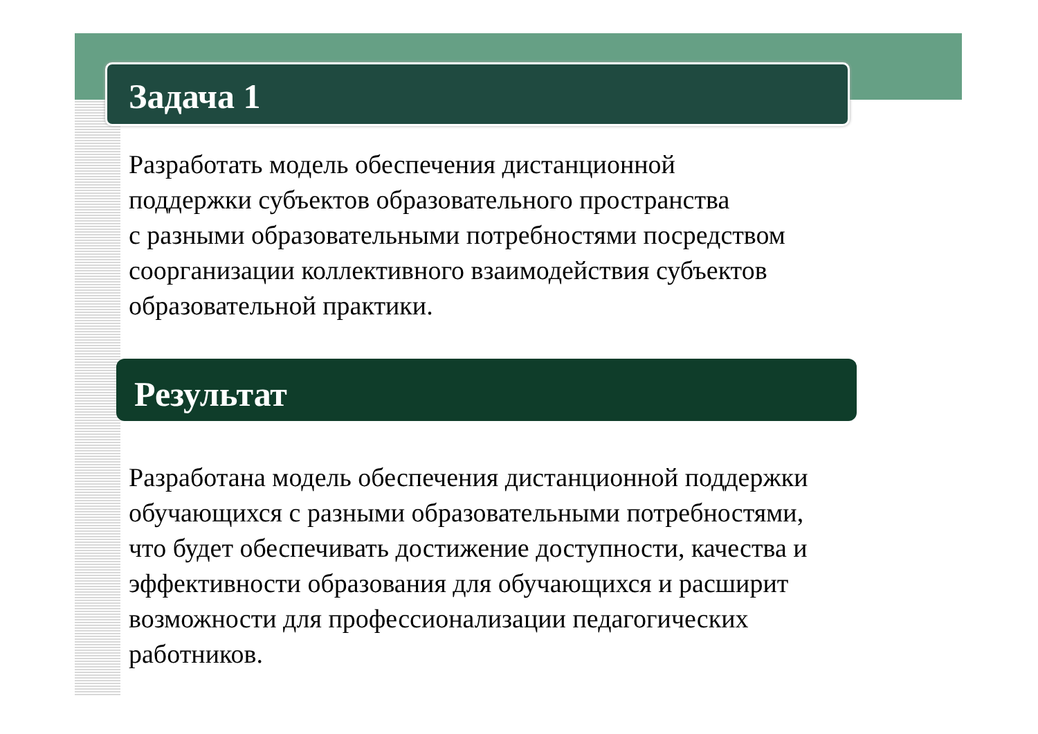Задача 1
Разработать модель обеспечения дистанционной
поддержки субъектов образовательного пространства
с разными образовательными потребностями посредством
соорганизации коллективного взаимодействия субъектов
образовательной практики.
Результат
Разработана модель обеспечения дистанционной поддержки
обучающихся с разными образовательными потребностями,
что будет обеспечивать достижение доступности, качества и
эффективности образования для обучающихся и расширит
возможности для профессионализации педагогических
работников.